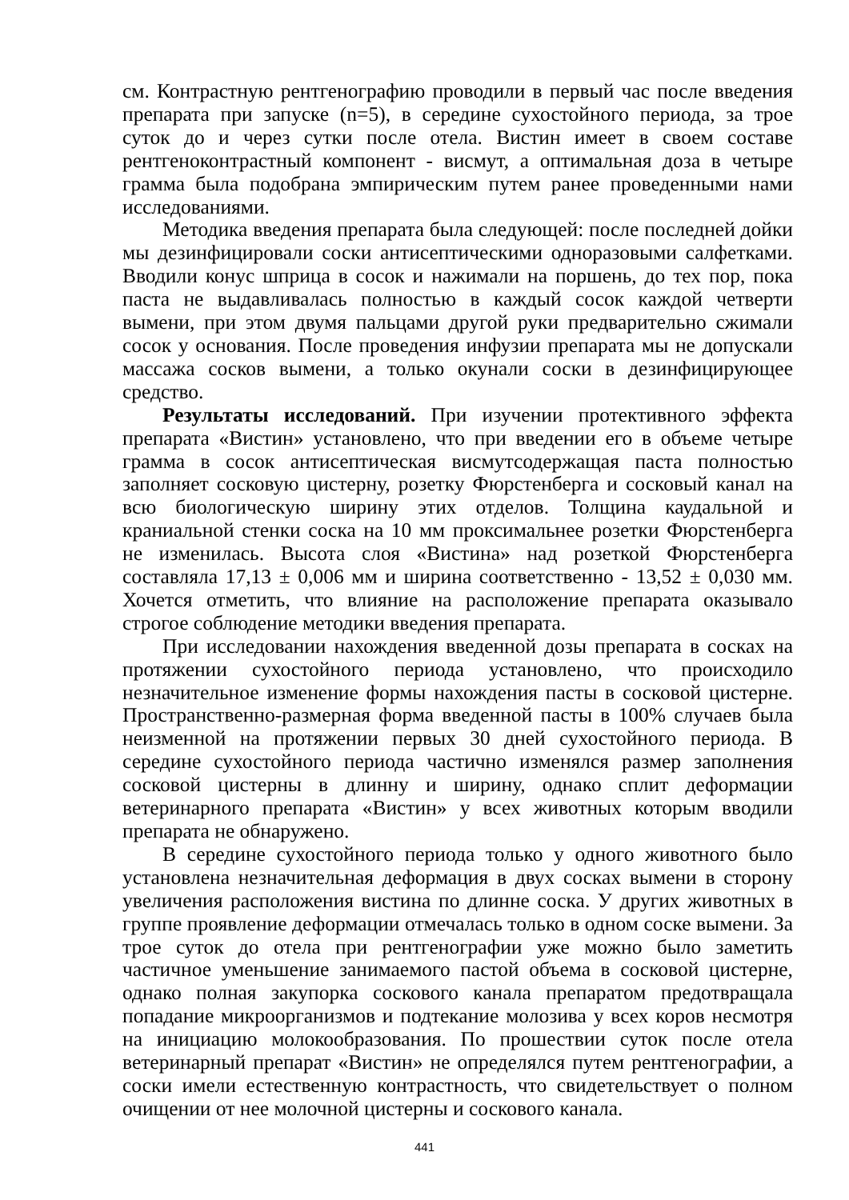см. Контрастную рентгенографию проводили в первый час после введения препарата при запуске (n=5), в середине сухостойного периода, за трое суток до и через сутки после отела. Вистин имеет в своем составе рентгеноконтрастный компонент - висмут, а оптимальная доза в четыре грамма была подобрана эмпирическим путем ранее проведенными нами исследованиями.
Методика введения препарата была следующей: после последней дойки мы дезинфицировали соски антисептическими одноразовыми салфетками. Вводили конус шприца в сосок и нажимали на поршень, до тех пор, пока паста не выдавливалась полностью в каждый сосок каждой четверти вымени, при этом двумя пальцами другой руки предварительно сжимали сосок у основания. После проведения инфузии препарата мы не допускали массажа сосков вымени, а только окунали соски в дезинфицирующее средство.
Результаты исследований. При изучении протективного эффекта препарата «Вистин» установлено, что при введении его в объеме четыре грамма в сосок антисептическая висмутсодержащая паста полностью заполняет сосковую цистерну, розетку Фюрстенберга и сосковый канал на всю биологическую ширину этих отделов. Толщина каудальной и краниальной стенки соска на 10 мм проксимальнее розетки Фюрстенберга не изменилась. Высота слоя «Вистина» над розеткой Фюрстенберга составляла 17,13 ± 0,006 мм и ширина соответственно - 13,52 ± 0,030 мм. Хочется отметить, что влияние на расположение препарата оказывало строгое соблюдение методики введения препарата.
При исследовании нахождения введенной дозы препарата в сосках на протяжении сухостойного периода установлено, что происходило незначительное изменение формы нахождения пасты в сосковой цистерне. Пространственно-размерная форма введенной пасты в 100% случаев была неизменной на протяжении первых 30 дней сухостойного периода. В середине сухостойного периода частично изменялся размер заполнения сосковой цистерны в длинну и ширину, однако сплит деформации ветеринарного препарата «Вистин» у всех животных которым вводили препарата не обнаружено.
В середине сухостойного периода только у одного животного было установлена незначительная деформация в двух сосках вымени в сторону увеличения расположения вистина по длинне соска. У других животных в группе проявление деформации отмечалась только в одном соске вымени. За трое суток до отела при рентгенографии уже можно было заметить частичное уменьшение занимаемого пастой объема в сосковой цистерне, однако полная закупорка соскового канала препаратом предотвращала попадание микроорганизмов и подтекание молозива у всех коров несмотря на инициацию молокообразования. По прошествии суток после отела ветеринарный препарат «Вистин» не определялся путем рентгенографии, а соски имели естественную контрастность, что свидетельствует о полном очищении от нее молочной цистерны и соскового канала.
441